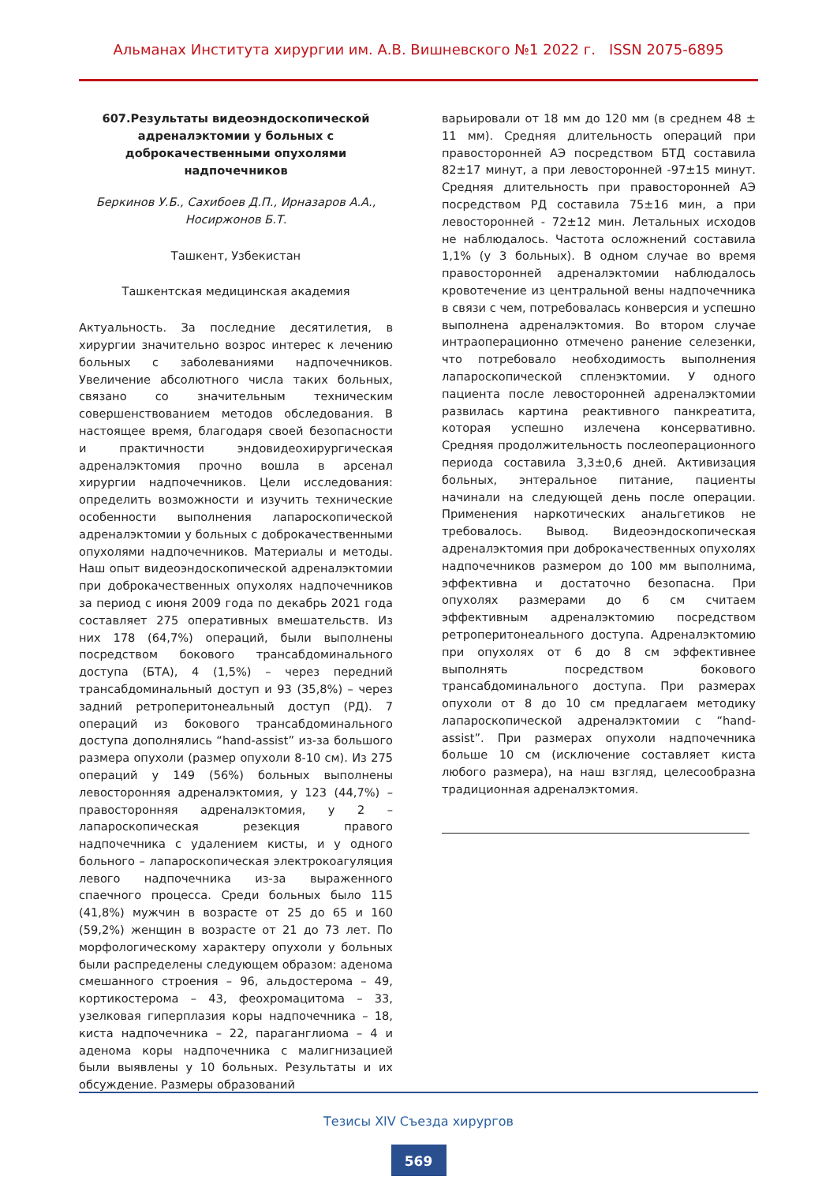Альманах Института хирургии им. А.В. Вишневского №1 2022 г. ISSN 2075-6895
607.Результаты видеоэндоскопической адреналэктомии у больных с доброкачественными опухолями надпочечников
Беркинов У.Б., Сахибоев Д.П., Ирназаров А.А., Носиржонов Б.Т.
Ташкент, Узбекистан
Ташкентская медицинская академия
Актуальность. За последние десятилетия, в хирургии значительно возрос интерес к лечению больных с заболеваниями надпочечников. Увеличение абсолютного числа таких больных, связано со значительным техническим совершенствованием методов обследования. В настоящее время, благодаря своей безопасности и практичности эндовидеохирургическая адреналэктомия прочно вошла в арсенал хирургии надпочечников. Цели исследования: определить возможности и изучить технические особенности выполнения лапароскопической адреналэктомии у больных с доброкачественными опухолями надпочечников. Материалы и методы. Наш опыт видеоэндоскопической адреналэктомии при доброкачественных опухолях надпочечников за период с июня 2009 года по декабрь 2021 года составляет 275 оперативных вмешательств. Из них 178 (64,7%) операций, были выполнены посредством бокового трансабдоминального доступа (БТА), 4 (1,5%) – через передний трансабдоминальный доступ и 93 (35,8%) – через задний ретроперитонеальный доступ (РД). 7 операций из бокового трансабдоминального доступа дополнялись “hand-assist” из-за большого размера опухоли (размер опухоли 8-10 см). Из 275 операций у 149 (56%) больных выполнены левосторонняя адреналэктомия, у 123 (44,7%) – правосторонняя адреналэктомия, у 2 – лапароскопическая резекция правого надпочечника с удалением кисты, и у одного больного – лапароскопическая электрокоагуляция левого надпочечника из-за выраженного спаечного процесса. Среди больных было 115 (41,8%) мужчин в возрасте от 25 до 65 и 160 (59,2%) женщин в возрасте от 21 до 73 лет. По морфологическому характеру опухоли у больных были распределены следующем образом: аденома смешанного строения – 96, альдостерома – 49, кортикостерома – 43, феохромацитома – 33, узелковая гиперплазия коры надпочечника – 18, киста надпочечника – 22, параганглиома – 4 и аденома коры надпочечника с малигнизацией были выявлены у 10 больных. Результаты и их обсуждение. Размеры образований
варьировали от 18 мм до 120 мм (в среднем 48 ± 11 мм). Средняя длительность операций при правосторонней АЭ посредством БТД составила 82±17 минут, а при левосторонней -97±15 минут. Средняя длительность при правосторонней АЭ посредством РД составила 75±16 мин, а при левосторонней - 72±12 мин. Летальных исходов не наблюдалось. Частота осложнений составила 1,1% (у 3 больных). В одном случае во время правосторонней адреналэктомии наблюдалось кровотечение из центральной вены надпочечника в связи с чем, потребовалась конверсия и успешно выполнена адреналэктомия. Во втором случае интраоперационно отмечено ранение селезенки, что потребовало необходимость выполнения лапароскопической спленэктомии. У одного пациента после левосторонней адреналэктомии развилась картина реактивного панкреатита, которая успешно излечена консервативно. Средняя продолжительность послеоперационного периода составила 3,3±0,6 дней. Активизация больных, энтеральное питание, пациенты начинали на следующей день после операции. Применения наркотических анальгетиков не требовалось. Вывод. Видеоэндоскопическая адреналэктомия при доброкачественных опухолях надпочечников размером до 100 мм выполнима, эффективна и достаточно безопасна. При опухолях размерами до 6 см считаем эффективным адреналэктомию посредством ретроперитонеального доступа. Адреналэктомию при опухолях от 6 до 8 см эффективнее выполнять посредством бокового трансабдоминального доступа. При размерах опухоли от 8 до 10 см предлагаем методику лапароскопической адреналэктомии с “hand-assist”. При размерах опухоли надпочечника больше 10 см (исключение составляет киста любого размера), на наш взгляд, целесообразна традиционная адреналэктомия.
Тезисы XIV Съезда хирургов
569